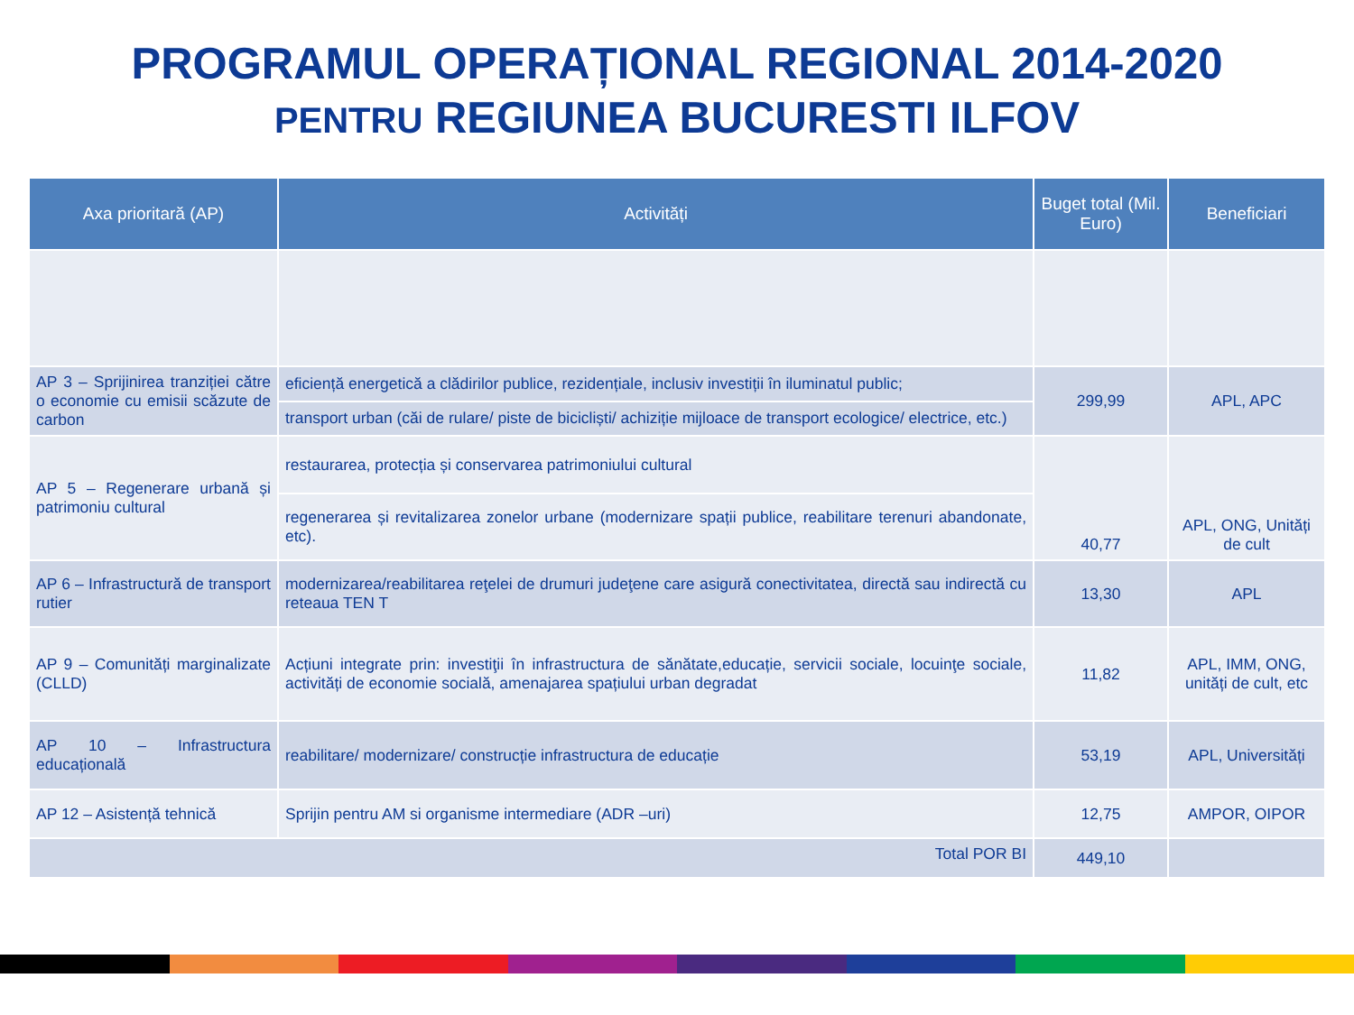PROGRAMUL OPERAȚIONAL REGIONAL 2014-2020
PENTRU REGIUNEA BUCURESTI ILFOV
| Axa prioritară (AP) | Activități | Buget total (Mil. Euro) | Beneficiari |
| --- | --- | --- | --- |
| AP 3 – Sprijinirea tranziției către o economie cu emisii scăzute de carbon | eficiență energetică a clădirilor publice, rezidențiale, inclusiv investiții în iluminatul public; | 299,99 | APL, APC |
| | transport urban (căi de rulare/ piste de bicicliști/ achiziție mijloace de transport ecologice/ electrice, etc.) | | |
| AP 5 – Regenerare urbană și patrimoniu cultural | restaurarea, protecția și conservarea patrimoniului cultural | 40,77 | APL, ONG, Unități de cult |
| | regenerarea și revitalizarea zonelor urbane (modernizare spații publice, reabilitare terenuri abandonate, etc). | | |
| AP 6 – Infrastructură de transport rutier | modernizarea/reabilitarea reţelei de drumuri judeţene care asigură conectivitatea, directă sau indirectă cu reteaua TEN T | 13,30 | APL |
| AP 9 – Comunități marginalizate (CLLD) | Acțiuni integrate prin: investiţii în infrastructura de sănătate,educație, servicii sociale, locuinţe sociale, activități de economie socială, amenajarea spațiului urban degradat | 11,82 | APL, IMM, ONG, unități de cult, etc |
| AP 10 – Infrastructura educațională | reabilitare/ modernizare/ construcție infrastructura de educație | 53,19 | APL, Universități |
| AP 12 – Asistență tehnică | Sprijin pentru AM si organisme intermediare (ADR –uri) | 12,75 | AMPOR, OIPOR |
| Total POR BI | | 449,10 | |